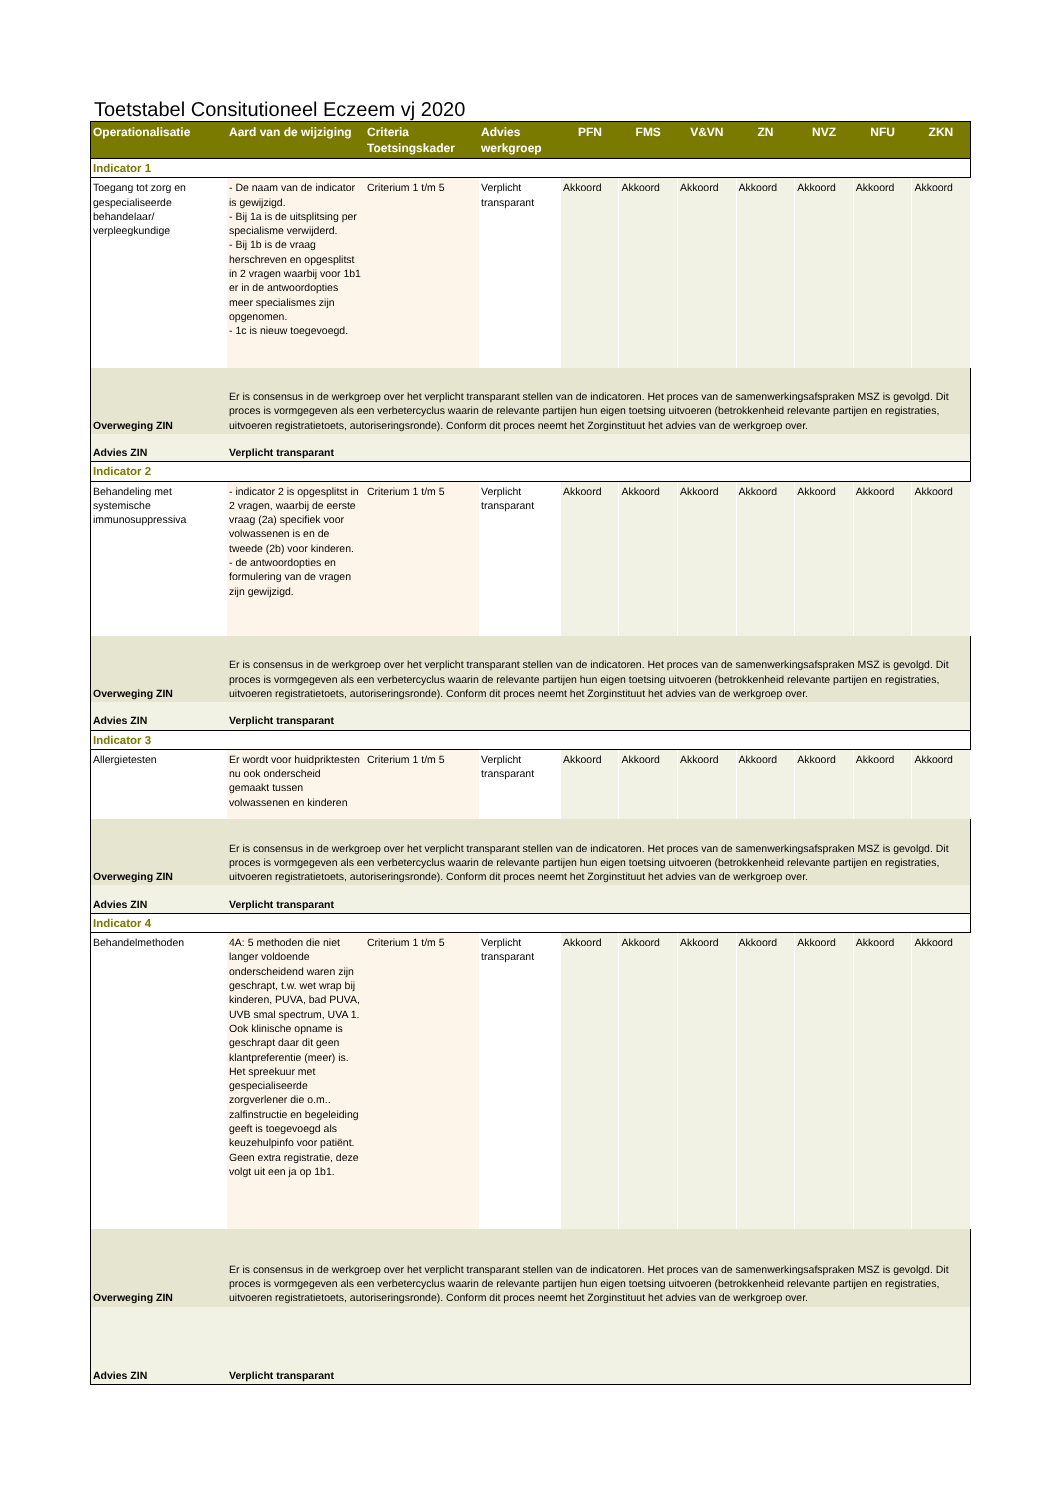Toetstabel Consitutioneel Eczeem vj 2020
| Operationalisatie | Aard van de wijziging | Criteria Toetsingskader | Advies werkgroep | PFN | FMS | V&VN | ZN | NVZ | NFU | ZKN |
| --- | --- | --- | --- | --- | --- | --- | --- | --- | --- | --- |
| Indicator 1 | | | | | | | | | | |
| Toegang tot zorg en gespecialiseerde behandelaar/ verpleegkundige | - De naam van de indicator is gewijzigd. - Bij 1a is de uitsplitsing per specialisme verwijderd. - Bij 1b is de vraag herschreven en opgesplitst in 2 vragen waarbij voor 1b1 er in de antwoordopties meer specialismes zijn opgenomen. - 1c is nieuw toegevoegd. | Criterium 1 t/m 5 | Verplicht transparant | Akkoord | Akkoord | Akkoord | Akkoord | Akkoord | Akkoord | Akkoord |
| Overweging ZIN | Er is consensus in de werkgroep over het verplicht transparant stellen van de indicatoren. Het proces van de samenwerkingsafspraken MSZ is gevolgd. Dit proces is vormgegeven als een verbetercyclus waarin de relevante partijen hun eigen toetsing uitvoeren (betrokkenheid relevante partijen en registraties, uitvoeren registratietoets, autoriseringsronde). Conform dit proces neemt het Zorginstituut het advies van de werkgroep over. | | | | | | | | | |
| Advies ZIN | Verplicht transparant | | | | | | | | | |
| Indicator 2 | | | | | | | | | | |
| Behandeling met systemische immunosuppressiva | - indicator 2 is opgesplitst in 2 vragen, waarbij de eerste vraag (2a) specifiek voor volwassenen is en de tweede (2b) voor kinderen. - de antwoordopties en formulering van de vragen zijn gewijzigd. | Criterium 1 t/m 5 | Verplicht transparant | Akkoord | Akkoord | Akkoord | Akkoord | Akkoord | Akkoord | Akkoord |
| Overweging ZIN | Er is consensus in de werkgroep over het verplicht transparant stellen van de indicatoren. Het proces van de samenwerkingsafspraken MSZ is gevolgd. Dit proces is vormgegeven als een verbetercyclus waarin de relevante partijen hun eigen toetsing uitvoeren (betrokkenheid relevante partijen en registraties, uitvoeren registratietoets, autoriseringsronde). Conform dit proces neemt het Zorginstituut het advies van de werkgroep over. | | | | | | | | | |
| Advies ZIN | Verplicht transparant | | | | | | | | | |
| Indicator 3 | | | | | | | | | | |
| Allergietesten | Er wordt voor huidpriktesten nu ook onderscheid gemaakt tussen volwassenen en kinderen | Criterium 1 t/m 5 | Verplicht transparant | Akkoord | Akkoord | Akkoord | Akkoord | Akkoord | Akkoord | Akkoord |
| Overweging ZIN | Er is consensus in de werkgroep over het verplicht transparant stellen van de indicatoren. Het proces van de samenwerkingsafspraken MSZ is gevolgd. Dit proces is vormgegeven als een verbetercyclus waarin de relevante partijen hun eigen toetsing uitvoeren (betrokkenheid relevante partijen en registraties, uitvoeren registratietoets, autoriseringsronde). Conform dit proces neemt het Zorginstituut het advies van de werkgroep over. | | | | | | | | | |
| Advies ZIN | Verplicht transparant | | | | | | | | | |
| Indicator 4 | | | | | | | | | | |
| Behandelmethoden | 4A: 5 methoden die niet langer voldoende onderscheidend waren zijn geschrapt, t.w. wet wrap bij kinderen, PUVA, bad PUVA, UVB smal spectrum, UVA 1. Ook klinische opname is geschrapt daar dit geen klantpreferentie (meer) is. Het spreekuur met gespecialiseerde zorgverlener die o.m.. zalfinstructie en begeleiding geeft is toegevoegd als keuzehulpinfo voor patiënt. Geen extra registratie, deze volgt uit een ja op 1b1. | Criterium 1 t/m 5 | Verplicht transparant | Akkoord | Akkoord | Akkoord | Akkoord | Akkoord | Akkoord | Akkoord |
| Overweging ZIN | Er is consensus in de werkgroep over het verplicht transparant stellen van de indicatoren. Het proces van de samenwerkingsafspraken MSZ is gevolgd. Dit proces is vormgegeven als een verbetercyclus waarin de relevante partijen hun eigen toetsing uitvoeren (betrokkenheid relevante partijen en registraties, uitvoeren registratietoets, autoriseringsronde). Conform dit proces neemt het Zorginstituut het advies van de werkgroep over. | | | | | | | | | |
| Advies ZIN | Verplicht transparant | | | | | | | | | |